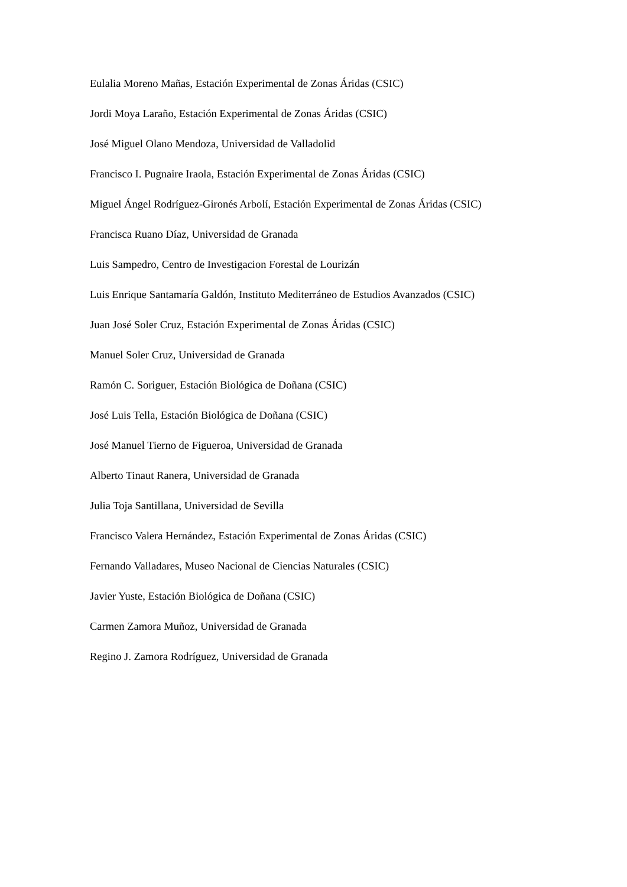Eulalia Moreno Mañas, Estación Experimental de Zonas Áridas (CSIC)
Jordi Moya Laraño, Estación Experimental de Zonas Áridas (CSIC)
José Miguel Olano Mendoza, Universidad de Valladolid
Francisco I. Pugnaire Iraola, Estación Experimental de Zonas Áridas (CSIC)
Miguel Ángel Rodríguez-Gironés Arbolí, Estación Experimental de Zonas Áridas (CSIC)
Francisca Ruano Díaz, Universidad de Granada
Luis Sampedro, Centro de Investigacion Forestal de Lourizán
Luis Enrique Santamaría Galdón, Instituto Mediterráneo de Estudios Avanzados (CSIC)
Juan José Soler Cruz, Estación Experimental de Zonas Áridas (CSIC)
Manuel Soler Cruz, Universidad de Granada
Ramón C. Soriguer, Estación Biológica de Doñana (CSIC)
José Luis Tella, Estación Biológica de Doñana (CSIC)
José Manuel Tierno de Figueroa, Universidad de Granada
Alberto Tinaut Ranera, Universidad de Granada
Julia Toja Santillana, Universidad de Sevilla
Francisco Valera Hernández, Estación Experimental de Zonas Áridas (CSIC)
Fernando Valladares, Museo Nacional de Ciencias Naturales (CSIC)
Javier Yuste, Estación Biológica de Doñana (CSIC)
Carmen Zamora Muñoz, Universidad de Granada
Regino J. Zamora Rodríguez, Universidad de Granada